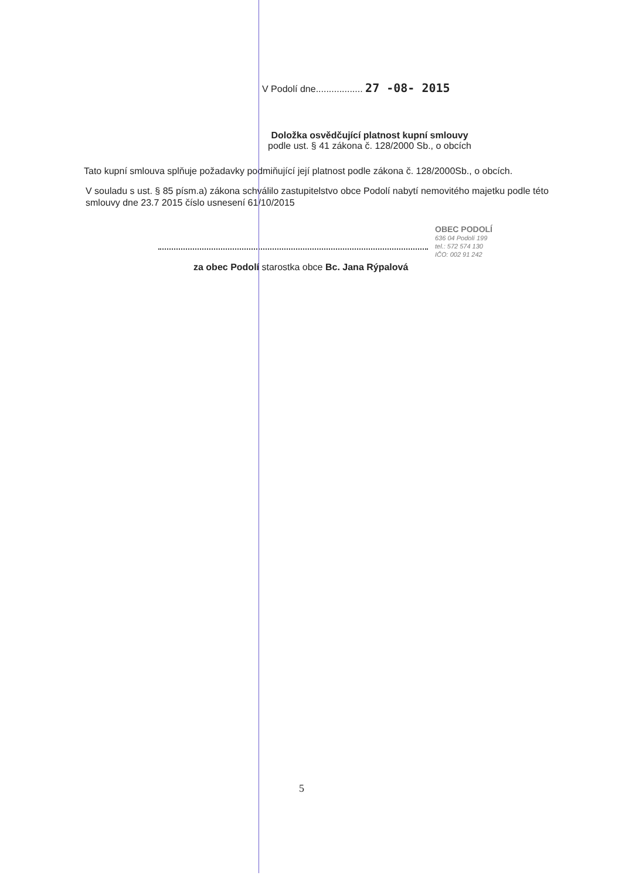V Podolí dne.................. 27 -08- 2015
Doložka osvědčující platnost kupní smlouvy
podle ust. § 41 zákona č. 128/2000 Sb., o obcích
Tato kupní smlouva splňuje požadavky podmiňující její platnost podle zákona č. 128/2000Sb., o obcích.
V souladu s ust. § 85 písm.a) zákona schválilo zastupitelstvo obce Podolí nabytí nemovitého majetku podle této smlouvy dne 23.7 2015 číslo usnesení 61/10/2015
OBEC PODOLÍ
636 04 Podolí 199
tel.: 572 574 130
IČO: 002 91 242
za obec Podolí starostka obce Bc. Jana Rýpalová
5